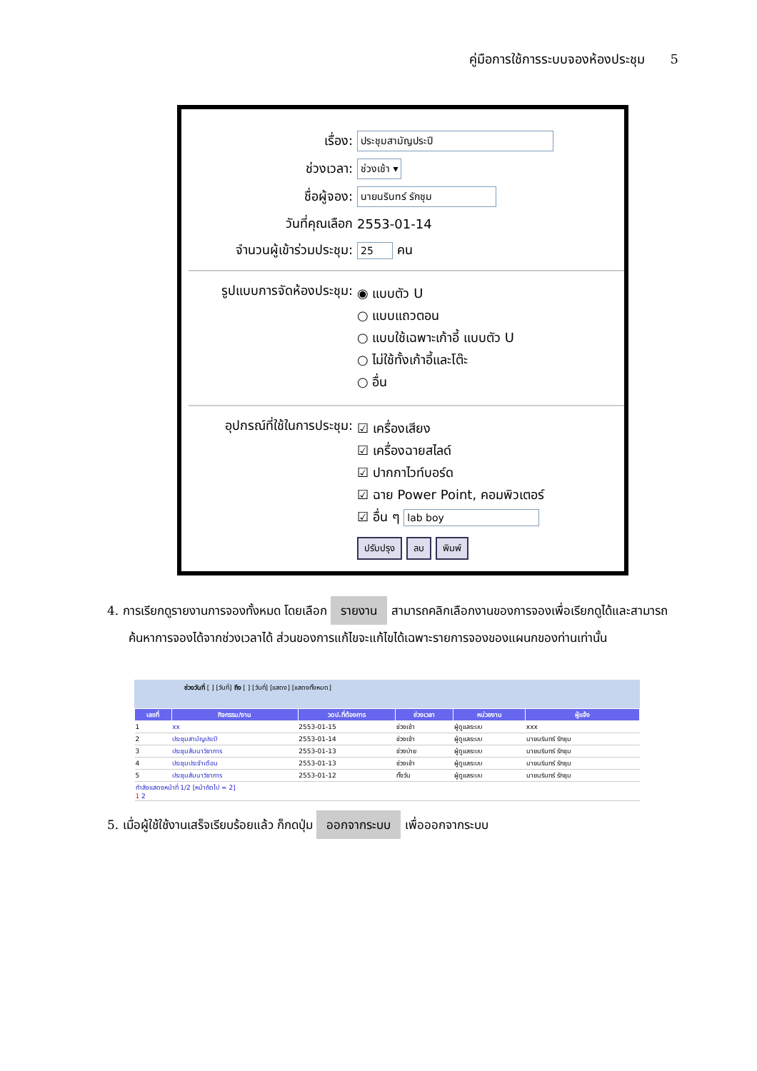คู่มือการใช้การระบบจองห้องประชุม 5
เรื่อง:
ประชุมสามัญประปี
ช่วงเวลา:
ช่วงเช้า ▾
ชื่อผู้จอง:
นายนรินทร์ รักชุม
วันที่คุณเลือก 2553-01-14
จำนวนผู้เข้าร่วมประชุม:
25
คน
รูปแบบการจัดห้องประชุม:
◉ แบบตัว U
○ แบบแถวตอน
○ แบบใช้เฉพาะเก้าอี้ แบบตัว U
○ ไม่ใช้ทั้งเก้าอี้และโต๊ะ
○ อื่น
อุปกรณ์ที่ใช้ในการประชุม:
☑ เครื่องเสียง
☑ เครื่องฉายสไลด์
☑ ปากกาไวท์บอร์ด
☑ ฉาย Power Point, คอมพิวเตอร์
☑ อื่น ๆ lab boy
ปรับปรุง ลบ พิมพ์
4. การเรียกดูรายงานการจองทั้งหมด โดยเลือก รายงาน สามารถคลิกเลือกงานของการจองเพื่อเรียกดูได้และสามารถค้นหาการจองได้จากช่วงเวลาได้ ส่วนของการแก้ไขจะแก้ไขได้เฉพาะรายการจองของแผนกของท่านเท่านั้น
ช่วงวันที่ [ ] [วันที่] ถึง [ ] [วันที่] [แสดง] [แสดงทั้งหมด]
| เลขที่ | กิจกรรม/งาน | วดป.ที่ต้องการ | ช่วงเวลา | หน่วยงาน | ผู้แจ้ง |
| --- | --- | --- | --- | --- | --- |
| 1 | xx | 2553-01-15 | ช่วงเช้า | ผู้ดูแลระบบ | xxx |
| 2 | ประชุมสามัญประปี | 2553-01-14 | ช่วงเช้า | ผู้ดูแลระบบ | นายนรินทร์ รักชุม |
| 3 | ประชุมสัมนาวิชาการ | 2553-01-13 | ช่วงบ่าย | ผู้ดูแลระบบ | นายนรินทร์ รักชุม |
| 4 | ประชุมประจำเดือน | 2553-01-13 | ช่วงเช้า | ผู้ดูแลระบบ | นายนรินทร์ รักชุม |
| 5 | ประชุมสัมนาวิชาการ | 2553-01-12 | ทั้งวัน | ผู้ดูแลระบบ | นายนรินทร์ รักชุม |
| กำลังแสดงหน้าที่ 1/2 [หน้าถัดไป = 2] 1 2 | | | | | |
5. เมื่อผู้ใช้ใช้งานเสร็จเรียบร้อยแล้ว ก็กดปุ่ม ออกจากระบบ เพื่อออกจากระบบ